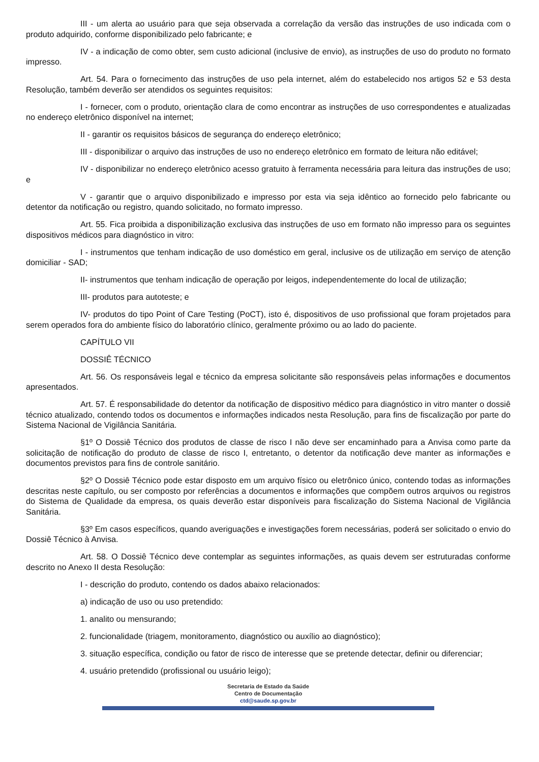III - um alerta ao usuário para que seja observada a correlação da versão das instruções de uso indicada com o produto adquirido, conforme disponibilizado pelo fabricante; e
IV - a indicação de como obter, sem custo adicional (inclusive de envio), as instruções de uso do produto no formato impresso.
Art. 54. Para o fornecimento das instruções de uso pela internet, além do estabelecido nos artigos 52 e 53 desta Resolução, também deverão ser atendidos os seguintes requisitos:
I - fornecer, com o produto, orientação clara de como encontrar as instruções de uso correspondentes e atualizadas no endereço eletrônico disponível na internet;
II - garantir os requisitos básicos de segurança do endereço eletrônico;
III - disponibilizar o arquivo das instruções de uso no endereço eletrônico em formato de leitura não editável;
IV - disponibilizar no endereço eletrônico acesso gratuito à ferramenta necessária para leitura das instruções de uso; e
V - garantir que o arquivo disponibilizado e impresso por esta via seja idêntico ao fornecido pelo fabricante ou detentor da notificação ou registro, quando solicitado, no formato impresso.
Art. 55. Fica proibida a disponibilização exclusiva das instruções de uso em formato não impresso para os seguintes dispositivos médicos para diagnóstico in vitro:
I - instrumentos que tenham indicação de uso doméstico em geral, inclusive os de utilização em serviço de atenção domiciliar - SAD;
II- instrumentos que tenham indicação de operação por leigos, independentemente do local de utilização;
III- produtos para autoteste; e
IV- produtos do tipo Point of Care Testing (PoCT), isto é, dispositivos de uso profissional que foram projetados para serem operados fora do ambiente físico do laboratório clínico, geralmente próximo ou ao lado do paciente.
CAPÍTULO VII
DOSSIÊ TÉCNICO
Art. 56. Os responsáveis legal e técnico da empresa solicitante são responsáveis pelas informações e documentos apresentados.
Art. 57. É responsabilidade do detentor da notificação de dispositivo médico para diagnóstico in vitro manter o dossiê técnico atualizado, contendo todos os documentos e informações indicados nesta Resolução, para fins de fiscalização por parte do Sistema Nacional de Vigilância Sanitária.
§1º O Dossiê Técnico dos produtos de classe de risco I não deve ser encaminhado para a Anvisa como parte da solicitação de notificação do produto de classe de risco I, entretanto, o detentor da notificação deve manter as informações e documentos previstos para fins de controle sanitário.
§2º O Dossiê Técnico pode estar disposto em um arquivo físico ou eletrônico único, contendo todas as informações descritas neste capítulo, ou ser composto por referências a documentos e informações que compõem outros arquivos ou registros do Sistema de Qualidade da empresa, os quais deverão estar disponíveis para fiscalização do Sistema Nacional de Vigilância Sanitária.
§3º Em casos específicos, quando averiguações e investigações forem necessárias, poderá ser solicitado o envio do Dossiê Técnico à Anvisa.
Art. 58. O Dossiê Técnico deve contemplar as seguintes informações, as quais devem ser estruturadas conforme descrito no Anexo II desta Resolução:
I - descrição do produto, contendo os dados abaixo relacionados:
a) indicação de uso ou uso pretendido:
1. analito ou mensurando;
2. funcionalidade (triagem, monitoramento, diagnóstico ou auxílio ao diagnóstico);
3. situação específica, condição ou fator de risco de interesse que se pretende detectar, definir ou diferenciar;
4. usuário pretendido (profissional ou usuário leigo);
Secretaria de Estado da Saúde
Centro de Documentação
ctd@saude.sp.gov.br